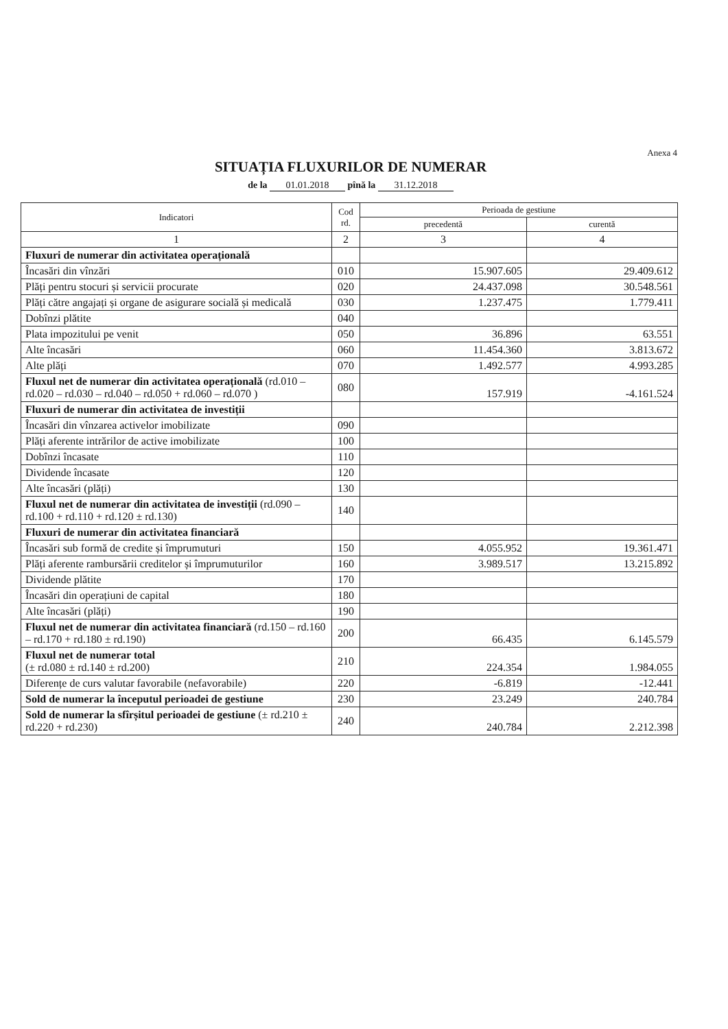Anexa 4
SITUAȚIA FLUXURILOR DE NUMERAR
de la 01.01.2018 pînă la 31.12.2018
| Indicatori | Cod rd. | Perioada de gestiune | |
| --- | --- | --- | --- |
| | | precedentă | curentă |
| 1 | 2 | 3 | 4 |
| Fluxuri de numerar din activitatea operațională | | | |
| Încasări din vînzări | 010 | 15.907.605 | 29.409.612 |
| Plăți pentru stocuri și servicii procurate | 020 | 24.437.098 | 30.548.561 |
| Plăți către angajați și organe de asigurare socială și medicală | 030 | 1.237.475 | 1.779.411 |
| Dobînzi plătite | 040 | | |
| Plata impozitului pe venit | 050 | 36.896 | 63.551 |
| Alte încasări | 060 | 11.454.360 | 3.813.672 |
| Alte plăți | 070 | 1.492.577 | 4.993.285 |
| Fluxul net de numerar din activitatea operațională (rd.010 – rd.020 – rd.030 – rd.040 – rd.050 + rd.060 – rd.070 ) | 080 | 157.919 | -4.161.524 |
| Fluxuri de numerar din activitatea de investiții | | | |
| Încasări din vînzarea activelor imobilizate | 090 | | |
| Plăți aferente intrărilor de active imobilizate | 100 | | |
| Dobînzi încasate | 110 | | |
| Dividende încasate | 120 | | |
| Alte încasări (plăți) | 130 | | |
| Fluxul net de numerar din activitatea de investiții (rd.090 – rd.100 + rd.110 + rd.120 ± rd.130) | 140 | | |
| Fluxuri de numerar din activitatea financiară | | | |
| Încasări sub formă de credite și împrumuturi | 150 | 4.055.952 | 19.361.471 |
| Plăți aferente rambursării creditelor și împrumuturilor | 160 | 3.989.517 | 13.215.892 |
| Dividende plătite | 170 | | |
| Încasări din operațiuni de capital | 180 | | |
| Alte încasări (plăți) | 190 | | |
| Fluxul net de numerar din activitatea financiară (rd.150 – rd.160 – rd.170 + rd.180 ± rd.190) | 200 | 66.435 | 6.145.579 |
| Fluxul net de numerar total (± rd.080 ± rd.140 ± rd.200) | 210 | 224.354 | 1.984.055 |
| Diferențe de curs valutar favorabile (nefavorabile) | 220 | -6.819 | -12.441 |
| Sold de numerar la începutul perioadei de gestiune | 230 | 23.249 | 240.784 |
| Sold de numerar la sfîrșitul perioadei de gestiune (± rd.210 ± rd.220 + rd.230) | 240 | 240.784 | 2.212.398 |